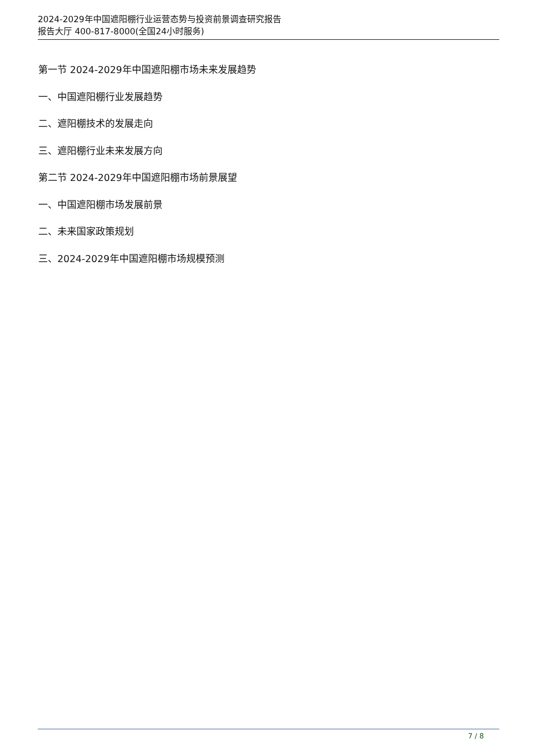2024-2029年中国遮阳棚行业运营态势与投资前景调查研究报告
报告大厅 400-817-8000(全国24小时服务)
第一节 2024-2029年中国遮阳棚市场未来发展趋势
一、中国遮阳棚行业发展趋势
二、遮阳棚技术的发展走向
三、遮阳棚行业未来发展方向
第二节 2024-2029年中国遮阳棚市场前景展望
一、中国遮阳棚市场发展前景
二、未来国家政策规划
三、2024-2029年中国遮阳棚市场规模预测
7 / 8